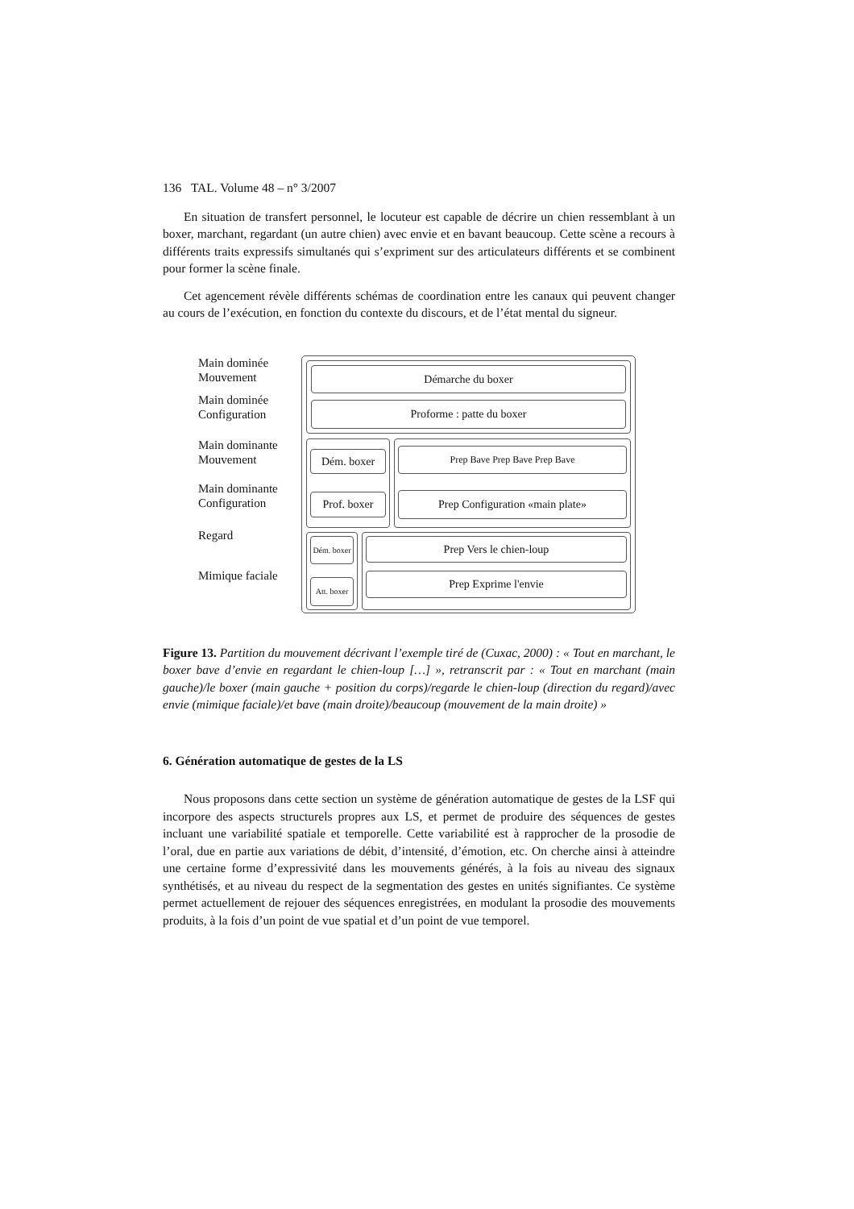136 TAL. Volume 48 – n° 3/2007
En situation de transfert personnel, le locuteur est capable de décrire un chien ressemblant à un boxer, marchant, regardant (un autre chien) avec envie et en bavant beaucoup. Cette scène a recours à différents traits expressifs simultanés qui s’expriment sur des articulateurs différents et se combinent pour former la scène finale.
Cet agencement révèle différents schémas de coordination entre les canaux qui peuvent changer au cours de l’exécution, en fonction du contexte du discours, et de l’état mental du signeur.
Main dominée
Mouvement
Main dominée
Configuration
Main dominante
Mouvement
Main dominante
Configuration
Regard
Mimique faciale
Démarche du boxer
Proforme : patte du boxer
Dém. boxer
Prof. boxer
Prep Bave Prep Bave Prep Bave
Prep Configuration «main plate»
Dém. boxer
Att. boxer
Prep Vers le chien-loup
Prep Exprime l'envie
Figure 13. Partition du mouvement décrivant l’exemple tiré de (Cuxac, 2000) : « Tout en marchant, le boxer bave d’envie en regardant le chien-loup […] », retranscrit par : « Tout en marchant (main gauche)/le boxer (main gauche + position du corps)/regarde le chien-loup (direction du regard)/avec envie (mimique faciale)/et bave (main droite)/beaucoup (mouvement de la main droite) »
6. Génération automatique de gestes de la LS
Nous proposons dans cette section un système de génération automatique de gestes de la LSF qui incorpore des aspects structurels propres aux LS, et permet de produire des séquences de gestes incluant une variabilité spatiale et temporelle. Cette variabilité est à rapprocher de la prosodie de l’oral, due en partie aux variations de débit, d’intensité, d’émotion, etc. On cherche ainsi à atteindre une certaine forme d’expressivité dans les mouvements générés, à la fois au niveau des signaux synthétisés, et au niveau du respect de la segmentation des gestes en unités signifiantes. Ce système permet actuellement de rejouer des séquences enregistrées, en modulant la prosodie des mouvements produits, à la fois d’un point de vue spatial et d’un point de vue temporel.